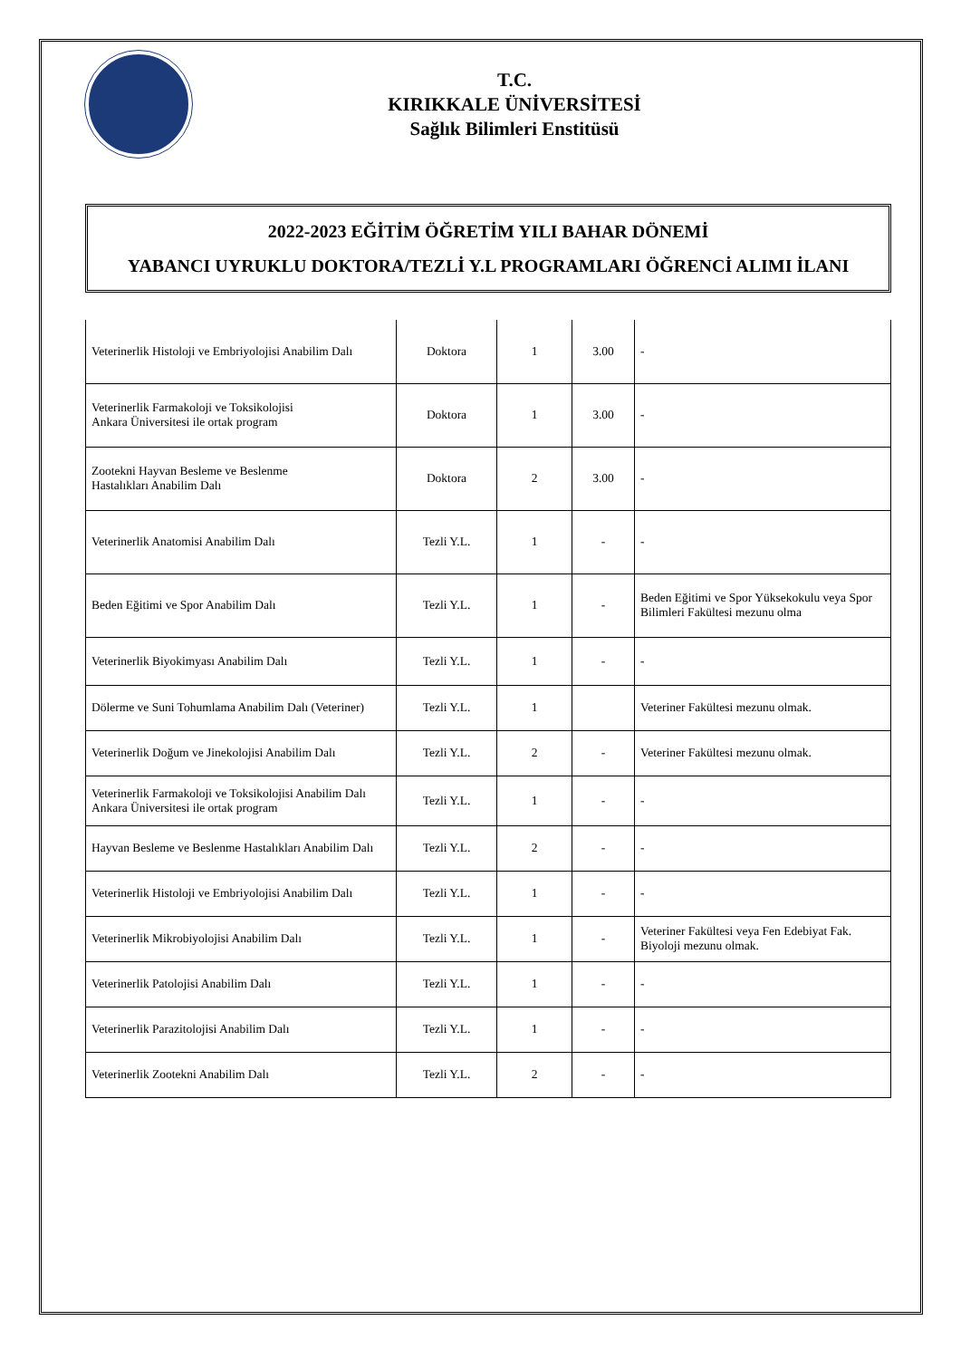T.C.
KIRIKKALE ÜNİVERSİTESİ
Sağlık Bilimleri Enstitüsü
2022-2023 EĞİTİM ÖĞRETİM YILI BAHAR DÖNEMİ
YABANCI UYRUKLU DOKTORA/TEZLİ Y.L PROGRAMLARI ÖĞRENCİ ALIMI İLANI
| Veterinerlik Histoloji ve Embriyolojisi Anabilim Dalı | Doktora | 1 | 3.00 | - |
| Veterinerlik Farmakoloji ve Toksikolojisi Ankara Üniversitesi ile ortak program | Doktora | 1 | 3.00 | - |
| Zootekni Hayvan Besleme ve Beslenme Hastalıkları Anabilim Dalı | Doktora | 2 | 3.00 | - |
| Veterinerlik Anatomisi Anabilim Dalı | Tezli Y.L. | 1 | - | - |
| Beden Eğitimi ve Spor Anabilim Dalı | Tezli Y.L. | 1 | - | Beden Eğitimi ve Spor Yüksekokulu veya Spor Bilimleri Fakültesi mezunu olma |
| Veterinerlik Biyokimyası Anabilim Dalı | Tezli Y.L. | 1 | - | - |
| Dölerme ve Suni Tohumlama Anabilim Dalı (Veteriner) | Tezli Y.L. | 1 | | Veteriner Fakültesi mezunu olmak. |
| Veterinerlik Doğum ve Jinekolojisi Anabilim Dalı | Tezli Y.L. | 2 | - | Veteriner Fakültesi mezunu olmak. |
| Veterinerlik Farmakoloji ve Toksikolojisi Anabilim Dalı Ankara Üniversitesi ile ortak program | Tezli Y.L. | 1 | - | - |
| Hayvan Besleme ve Beslenme Hastalıkları Anabilim Dalı | Tezli Y.L. | 2 | - | - |
| Veterinerlik Histoloji ve Embriyolojisi Anabilim Dalı | Tezli Y.L. | 1 | - | - |
| Veterinerlik Mikrobiyolojisi Anabilim Dalı | Tezli Y.L. | 1 | - | Veteriner Fakültesi veya Fen Edebiyat Fak. Biyoloji mezunu olmak. |
| Veterinerlik Patolojisi Anabilim Dalı | Tezli Y.L. | 1 | - | - |
| Veterinerlik Parazitolojisi Anabilim Dalı | Tezli Y.L. | 1 | - | - |
| Veterinerlik Zootekni Anabilim Dalı | Tezli Y.L. | 2 | - | - |